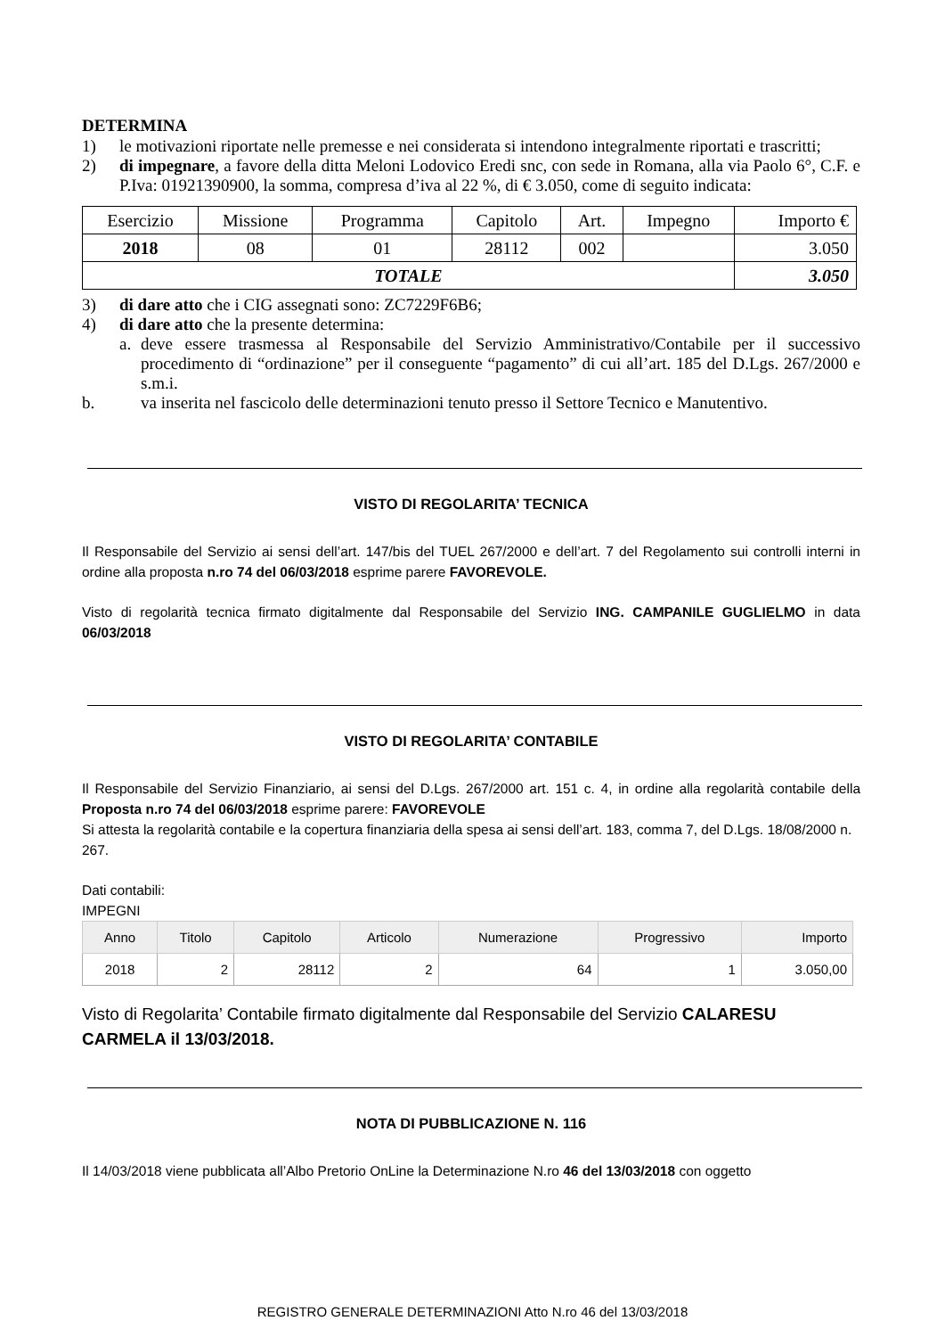DETERMINA
1) le motivazioni riportate nelle premesse e nei considerata si intendono integralmente riportati e trascritti;
2) di impegnare, a favore della ditta Meloni Lodovico Eredi snc, con sede in Romana, alla via Paolo 6°, C.F. e P.Iva: 01921390900, la somma, compresa d’iva al 22 %, di € 3.050, come di seguito indicata:
| Esercizio | Missione | Programma | Capitolo | Art. | Impegno | Importo € |
| 2018 | 08 | 01 | 28112 | 002 | | 3.050 |
| TOTALE | | | | | | 3.050 |
3) di dare atto che i CIG assegnati sono: ZC7229F6B6;
4) di dare atto che la presente determina:
a. deve essere trasmessa al Responsabile del Servizio Amministrativo/Contabile per il successivo procedimento di “ordinazione” per il conseguente “pagamento” di cui all’art. 185 del D.Lgs. 267/2000 e s.m.i.
b. va inserita nel fascicolo delle determinazioni tenuto presso il Settore Tecnico e Manutentivo.
VISTO DI REGOLARITA’ TECNICA
Il Responsabile del Servizio ai sensi dell’art. 147/bis del TUEL 267/2000 e dell’art. 7 del Regolamento sui controlli interni in ordine alla proposta n.ro 74 del 06/03/2018 esprime parere FAVOREVOLE.
Visto di regolarità tecnica firmato digitalmente dal Responsabile del Servizio ING. CAMPANILE GUGLIELMO in data 06/03/2018
VISTO DI REGOLARITA’ CONTABILE
Il Responsabile del Servizio Finanziario, ai sensi del D.Lgs. 267/2000 art. 151 c. 4, in ordine alla regolarità contabile della Proposta n.ro 74 del 06/03/2018 esprime parere: FAVOREVOLE
Si attesta la regolarità contabile e la copertura finanziaria della spesa ai sensi dell’art. 183, comma 7, del D.Lgs. 18/08/2000 n. 267.
Dati contabili:
IMPEGNI
| Anno | Titolo | Capitolo | Articolo | Numerazione | Progressivo | Importo |
| --- | --- | --- | --- | --- | --- | --- |
| 2018 | 2 | 28112 | 2 | 64 | 1 | 3.050,00 |
Visto di Regolarita’ Contabile firmato digitalmente dal Responsabile del Servizio CALARESU CARMELA il 13/03/2018.
NOTA DI PUBBLICAZIONE N. 116
Il 14/03/2018 viene pubblicata all’Albo Pretorio OnLine la Determinazione N.ro 46 del 13/03/2018 con oggetto
REGISTRO GENERALE DETERMINAZIONI Atto N.ro 46 del 13/03/2018